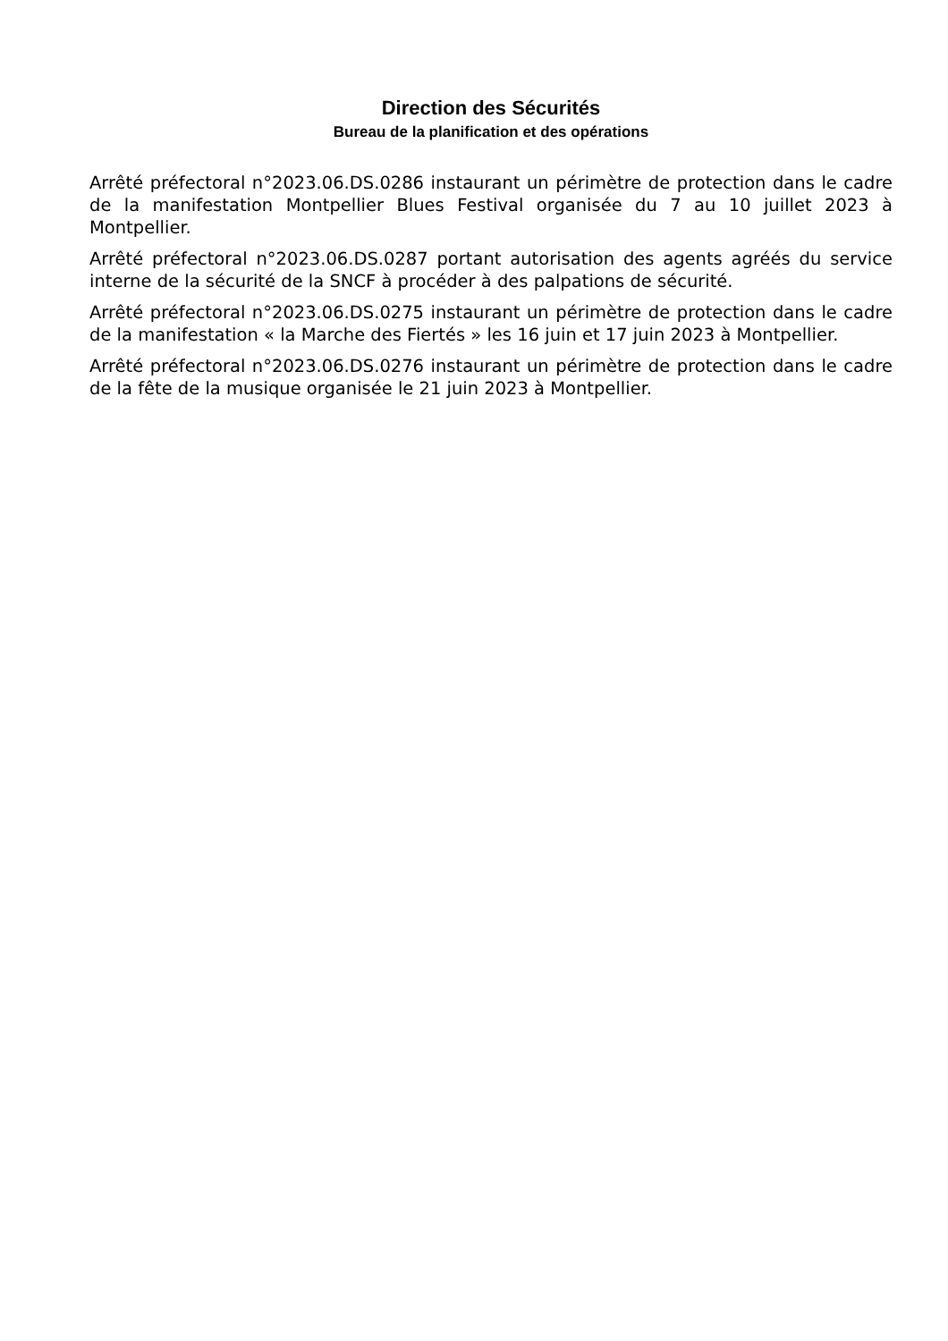Direction des Sécurités
Bureau de la planification et des opérations
Arrêté préfectoral n°2023.06.DS.0286 instaurant un périmètre de protection dans le cadre de la manifestation Montpellier Blues Festival organisée du 7 au 10 juillet 2023 à Montpellier.
Arrêté préfectoral n°2023.06.DS.0287 portant autorisation des agents agréés du service interne de la sécurité de la SNCF à procéder à des palpations de sécurité.
Arrêté préfectoral n°2023.06.DS.0275 instaurant un périmètre de protection dans le cadre de la manifestation « la Marche des Fiertés » les 16 juin et 17 juin 2023 à Montpellier.
Arrêté préfectoral n°2023.06.DS.0276 instaurant un périmètre de protection dans le cadre de la fête de la musique organisée le 21 juin 2023 à Montpellier.